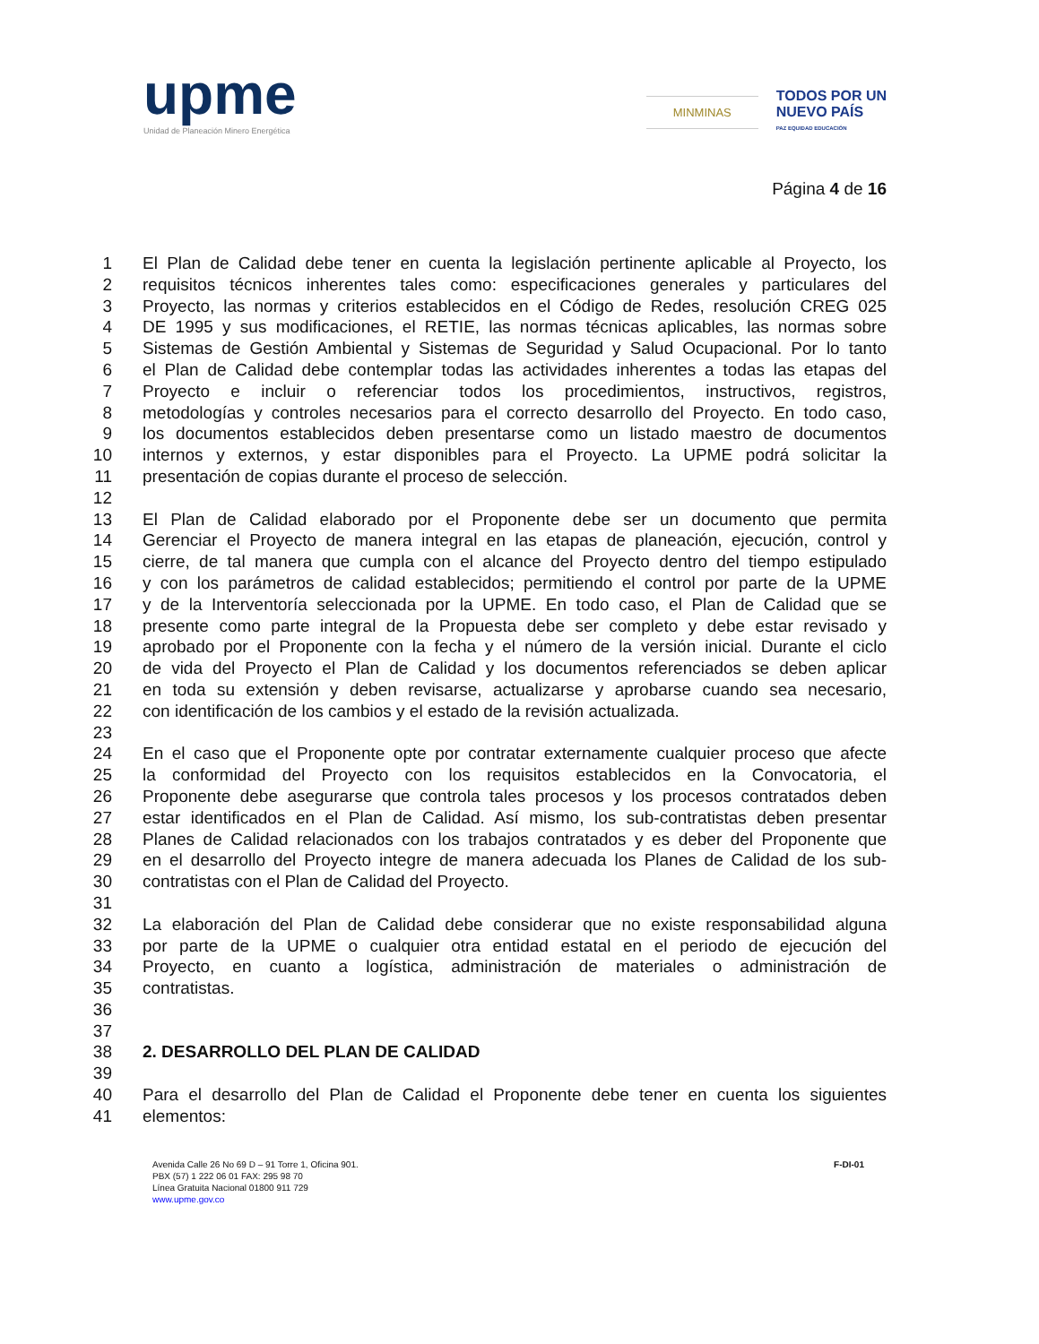upme
Unidad de Planeación Minero Energética
MINMINAS
TODOS POR UN
NUEVO PAÍS
PAZ EQUIDAD EDUCACIÓN
Página 4 de 16
1 El Plan de Calidad debe tener en cuenta la legislación pertinente aplicable al Proyecto, los
2 requisitos técnicos inherentes tales como: especificaciones generales y particulares del
3 Proyecto, las normas y criterios establecidos en el Código de Redes, resolución CREG 025
4 DE 1995 y sus modificaciones, el RETIE, las normas técnicas aplicables, las normas sobre
5 Sistemas de Gestión Ambiental y Sistemas de Seguridad y Salud Ocupacional. Por lo tanto
6 el Plan de Calidad debe contemplar todas las actividades inherentes a todas las etapas del
7 Proyecto e incluir o referenciar todos los procedimientos, instructivos, registros,
8 metodologías y controles necesarios para el correcto desarrollo del Proyecto. En todo caso,
9 los documentos establecidos deben presentarse como un listado maestro de documentos
10 internos y externos, y estar disponibles para el Proyecto. La UPME podrá solicitar la
11 presentación de copias durante el proceso de selección.
12
13 El Plan de Calidad elaborado por el Proponente debe ser un documento que permita
14 Gerenciar el Proyecto de manera integral en las etapas de planeación, ejecución, control y
15 cierre, de tal manera que cumpla con el alcance del Proyecto dentro del tiempo estipulado
16 y con los parámetros de calidad establecidos; permitiendo el control por parte de la UPME
17 y de la Interventoría seleccionada por la UPME. En todo caso, el Plan de Calidad que se
18 presente como parte integral de la Propuesta debe ser completo y debe estar revisado y
19 aprobado por el Proponente con la fecha y el número de la versión inicial. Durante el ciclo
20 de vida del Proyecto el Plan de Calidad y los documentos referenciados se deben aplicar
21 en toda su extensión y deben revisarse, actualizarse y aprobarse cuando sea necesario,
22 con identificación de los cambios y el estado de la revisión actualizada.
23
24 En el caso que el Proponente opte por contratar externamente cualquier proceso que afecte
25 la conformidad del Proyecto con los requisitos establecidos en la Convocatoria, el
26 Proponente debe asegurarse que controla tales procesos y los procesos contratados deben
27 estar identificados en el Plan de Calidad. Así mismo, los sub-contratistas deben presentar
28 Planes de Calidad relacionados con los trabajos contratados y es deber del Proponente que
29 en el desarrollo del Proyecto integre de manera adecuada los Planes de Calidad de los sub-
30 contratistas con el Plan de Calidad del Proyecto.
31
32 La elaboración del Plan de Calidad debe considerar que no existe responsabilidad alguna
33 por parte de la UPME o cualquier otra entidad estatal en el periodo de ejecución del
34 Proyecto, en cuanto a logística, administración de materiales o administración de
35 contratistas.
36
37
38 2. DESARROLLO DEL PLAN DE CALIDAD
39
40 Para el desarrollo del Plan de Calidad el Proponente debe tener en cuenta los siguientes
41 elementos:
Avenida Calle 26 No 69 D – 91 Torre 1, Oficina 901.
PBX (57) 1 222 06 01 FAX: 295 98 70
Línea Gratuita Nacional 01800 911 729
www.upme.gov.co
F-DI-01